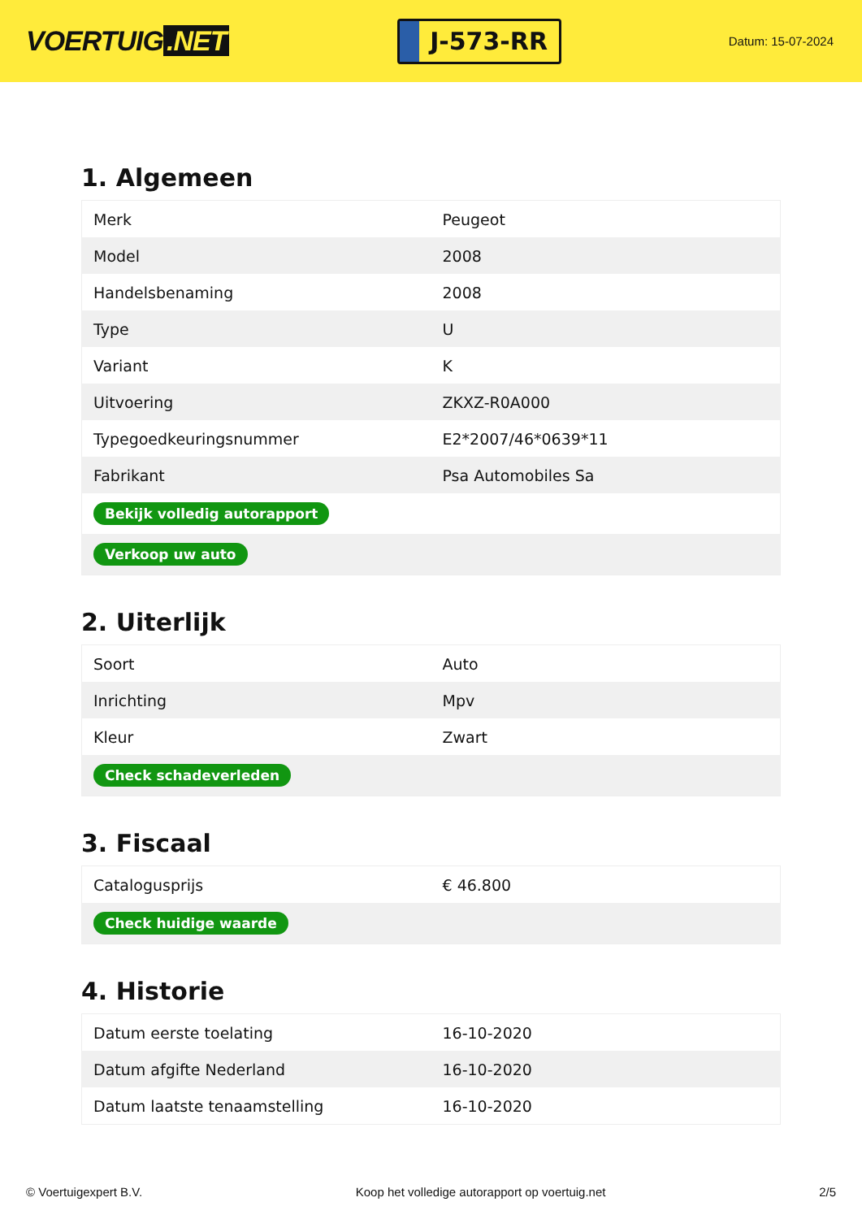VOERTUIG.NET
J-573-RR
Datum: 15-07-2024
1. Algemeen
| Merk | Peugeot |
| Model | 2008 |
| Handelsbenaming | 2008 |
| Type | U |
| Variant | K |
| Uitvoering | ZKXZ-R0A000 |
| Typegoedkeuringsnummer | E2*2007/46*0639*11 |
| Fabrikant | Psa Automobiles Sa |
| Bekijk volledig autorapport | |
| Verkoop uw auto | |
2. Uiterlijk
| Soort | Auto |
| Inrichting | Mpv |
| Kleur | Zwart |
| Check schadeverleden | |
3. Fiscaal
| Catalogusprijs | € 46.800 |
| Check huidige waarde | |
4. Historie
| Datum eerste toelating | 16-10-2020 |
| Datum afgifte Nederland | 16-10-2020 |
| Datum laatste tenaamstelling | 16-10-2020 |
© Voertuigexpert B.V. Koop het volledige autorapport op voertuig.net 2/5